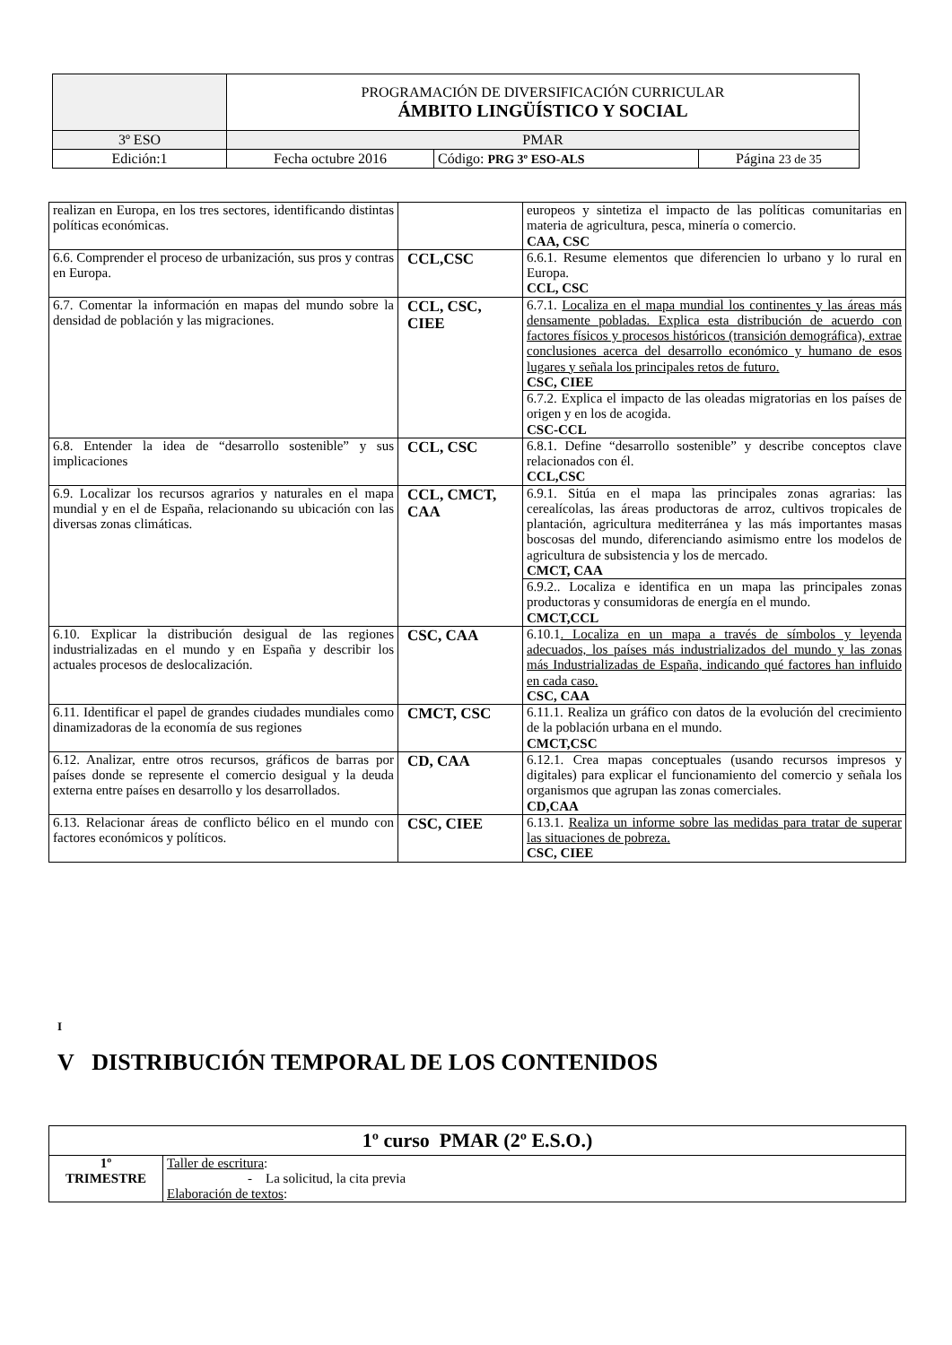| | PROGRAMACIÓN DE DIVERSIFICACIÓN CURRICULAR ÁMBITO LINGÜÍSTICO Y SOCIAL | | |
| 3º ESO | PMAR | | |
| Edición:1 | Fecha octubre 2016 | Código: PRG 3º ESO-ALS | Página 23 de 35 |
| realizan en Europa, en los tres sectores, identificando distintas políticas económicas. | | europeos y sintetiza el impacto de las políticas comunitarias en materia de agricultura, pesca, minería o comercio. CAA, CSC |
| 6.6. Comprender el proceso de urbanización, sus pros y contras en Europa. | CCL,CSC | 6.6.1. Resume elementos que diferencien lo urbano y lo rural en Europa. CCL, CSC |
| 6.7. Comentar la información en mapas del mundo sobre la densidad de población y las migraciones. | CCL, CSC, CIEE | 6.7.1. Localiza en el mapa mundial los continentes y las áreas más densamente pobladas. Explica esta distribución de acuerdo con factores físicos y procesos históricos (transición demográfica), extrae conclusiones acerca del desarrollo económico y humano de esos lugares y señala los principales retos de futuro. CSC, CIEE |
| | | 6.7.2. Explica el impacto de las oleadas migratorias en los países de origen y en los de acogida. CSC-CCL |
| 6.8. Entender la idea de “desarrollo sostenible” y sus implicaciones | CCL, CSC | 6.8.1. Define “desarrollo sostenible” y describe conceptos clave relacionados con él. CCL,CSC |
| 6.9. Localizar los recursos agrarios y naturales en el mapa mundial y en el de España, relacionando su ubicación con las diversas zonas climáticas. | CCL, CMCT, CAA | 6.9.1. Sitúa en el mapa las principales zonas agrarias: las cerealícolas, las áreas productoras de arroz, cultivos tropicales de plantación, agricultura mediterránea y las más importantes masas boscosas del mundo, diferenciando asimismo entre los modelos de agricultura de subsistencia y los de mercado. CMCT, CAA |
| | | 6.9.2.. Localiza e identifica en un mapa las principales zonas productoras y consumidoras de energía en el mundo. CMCT,CCL |
| 6.10. Explicar la distribución desigual de las regiones industrializadas en el mundo y en España y describir los actuales procesos de deslocalización. | CSC, CAA | 6.10.1 . Localiza en un mapa a través de símbolos y leyenda adecuados, los países más industrializados del mundo y las zonas más Industrializadas de España, indicando qué factores han influido en cada caso. CSC, CAA |
| 6.11. Identificar el papel de grandes ciudades mundiales como dinamizadoras de la economía de sus regiones | CMCT, CSC | 6.11.1. Realiza un gráfico con datos de la evolución del crecimiento de la población urbana en el mundo. CMCT,CSC |
| 6.12. Analizar, entre otros recursos, gráficos de barras por países donde se represente el comercio desigual y la deuda externa entre países en desarrollo y los desarrollados. | CD, CAA | 6.12.1. Crea mapas conceptuales (usando recursos impresos y digitales) para explicar el funcionamiento del comercio y señala los organismos que agrupan las zonas comerciales. CD,CAA |
| 6.13. Relacionar áreas de conflicto bélico en el mundo con factores económicos y políticos. | CSC, CIEE | 6.13.1. Realiza un informe sobre las medidas para tratar de superar las situaciones de pobreza. CSC, CIEE |
I
V DISTRIBUCIÓN TEMPORAL DE LOS CONTENIDOS
| 1º curso PMAR (2º E.S.O.) | |
| --- | --- |
| 1º TRIMESTRE | Taller de escritura : - La solicitud, la cita previa Elaboración de textos : |